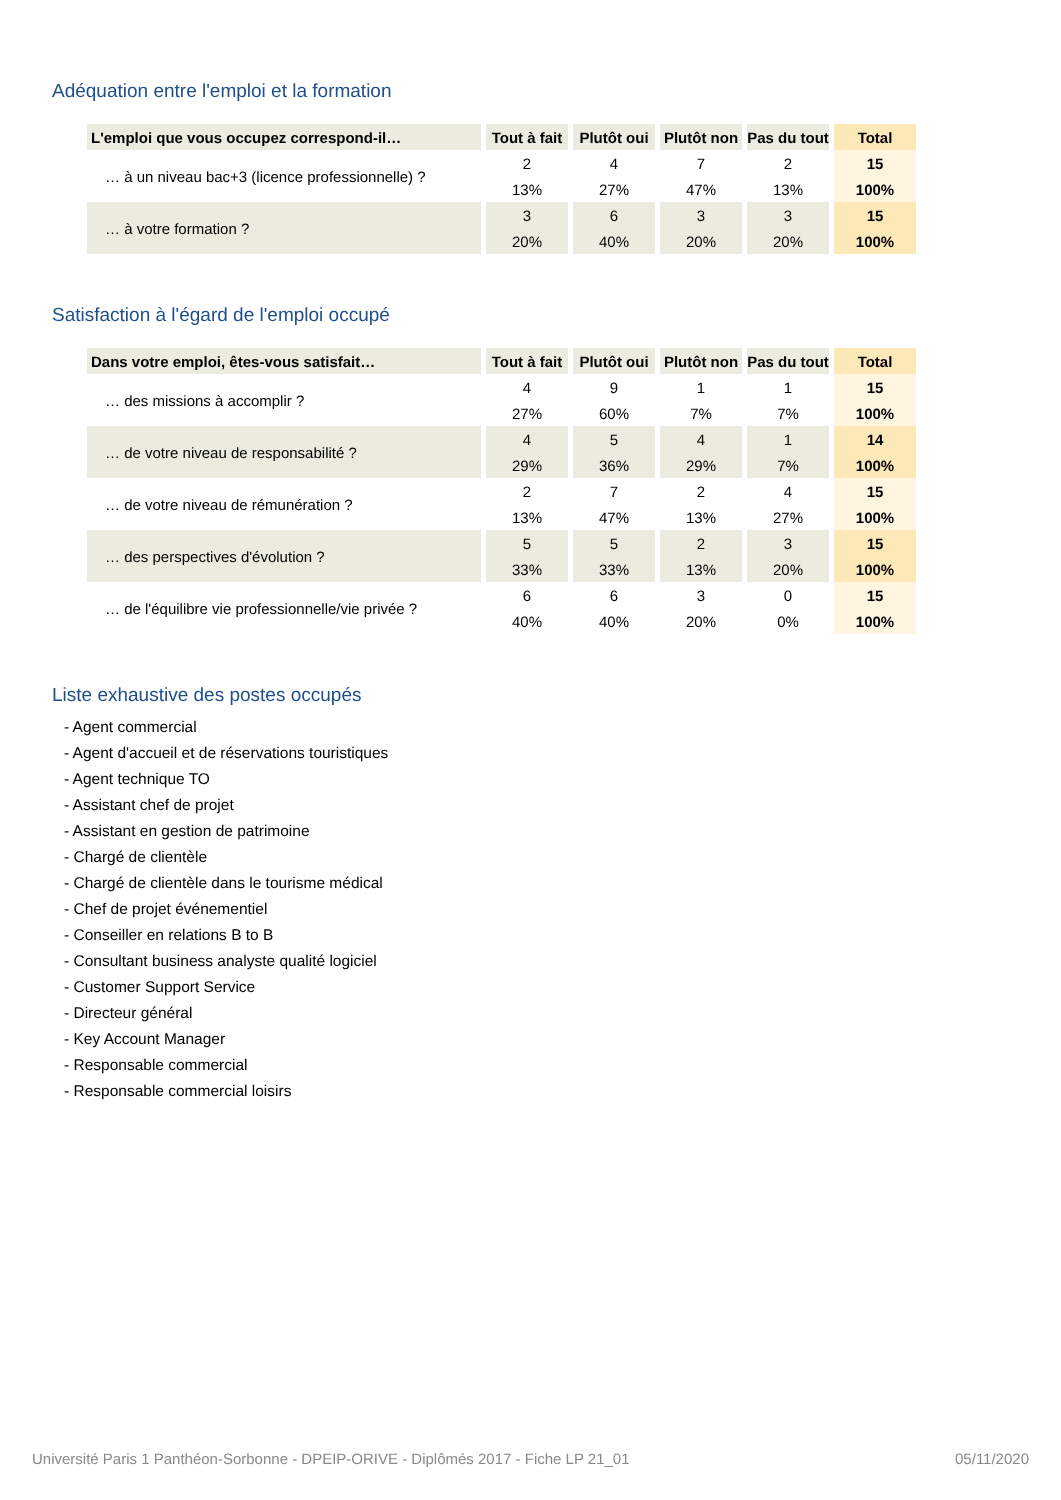Adéquation entre l'emploi et la formation
| L'emploi que vous occupez correspond-il… | Tout à fait | Plutôt oui | Plutôt non | Pas du tout | Total |
| --- | --- | --- | --- | --- | --- |
| … à un niveau bac+3 (licence professionnelle) ? | 2 | 4 | 7 | 2 | 15 |
| | 13% | 27% | 47% | 13% | 100% |
| … à votre formation ? | 3 | 6 | 3 | 3 | 15 |
| | 20% | 40% | 20% | 20% | 100% |
Satisfaction à l'égard de l'emploi occupé
| Dans votre emploi, êtes-vous satisfait… | Tout à fait | Plutôt oui | Plutôt non | Pas du tout | Total |
| --- | --- | --- | --- | --- | --- |
| … des missions à accomplir ? | 4 | 9 | 1 | 1 | 15 |
| | 27% | 60% | 7% | 7% | 100% |
| … de votre niveau de responsabilité ? | 4 | 5 | 4 | 1 | 14 |
| | 29% | 36% | 29% | 7% | 100% |
| … de votre niveau de rémunération ? | 2 | 7 | 2 | 4 | 15 |
| | 13% | 47% | 13% | 27% | 100% |
| … des perspectives d'évolution ? | 5 | 5 | 2 | 3 | 15 |
| | 33% | 33% | 13% | 20% | 100% |
| … de l'équilibre vie professionnelle/vie privée ? | 6 | 6 | 3 | 0 | 15 |
| | 40% | 40% | 20% | 0% | 100% |
Liste exhaustive des postes occupés
- Agent commercial
- Agent d'accueil et de réservations touristiques
- Agent technique TO
- Assistant chef de projet
- Assistant en gestion de patrimoine
- Chargé de clientèle
- Chargé de clientèle dans le tourisme médical
- Chef de projet événementiel
- Conseiller en relations B to B
- Consultant business analyste qualité logiciel
- Customer Support Service
- Directeur général
- Key Account Manager
- Responsable commercial
- Responsable commercial loisirs
Université Paris 1 Panthéon-Sorbonne - DPEIP-ORIVE - Diplômés 2017 - Fiche LP 21_01 05/11/2020